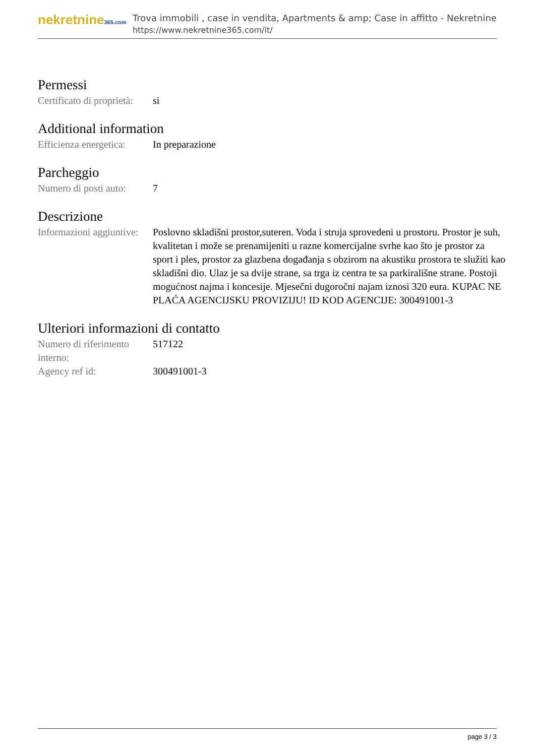nekretnine365.com
Trova immobili , case in vendita, Apartments & amp; Case in affitto - Nekretnine
https://www.nekretnine365.com/it/
Permessi
| Certificato di proprietà: | si |
Additional information
| Efficienza energetica: | In preparazione |
Parcheggio
| Numero di posti auto: | 7 |
Descrizione
| Informazioni aggiuntive: | Poslovno skladišni prostor,suteren. Voda i struja sprovedeni u prostoru. Prostor je suh, kvalitetan i može se prenamijeniti u razne komercijalne svrhe kao što je prostor za sport i ples, prostor za glazbena događanja s obzirom na akustiku prostora te služiti kao skladišni dio. Ulaz je sa dvije strane, sa trga iz centra te sa parkirališne strane. Postoji mogućnost najma i koncesije. Mjesečni dugoročni najam iznosi 320 eura. KUPAC NE PLAĆA AGENCIJSKU PROVIZIJU! ID KOD AGENCIJE: 300491001-3 |
Ulteriori informazioni di contatto
| Numero di riferimento interno: | 517122 |
| Agency ref id: | 300491001-3 |
page 3 / 3